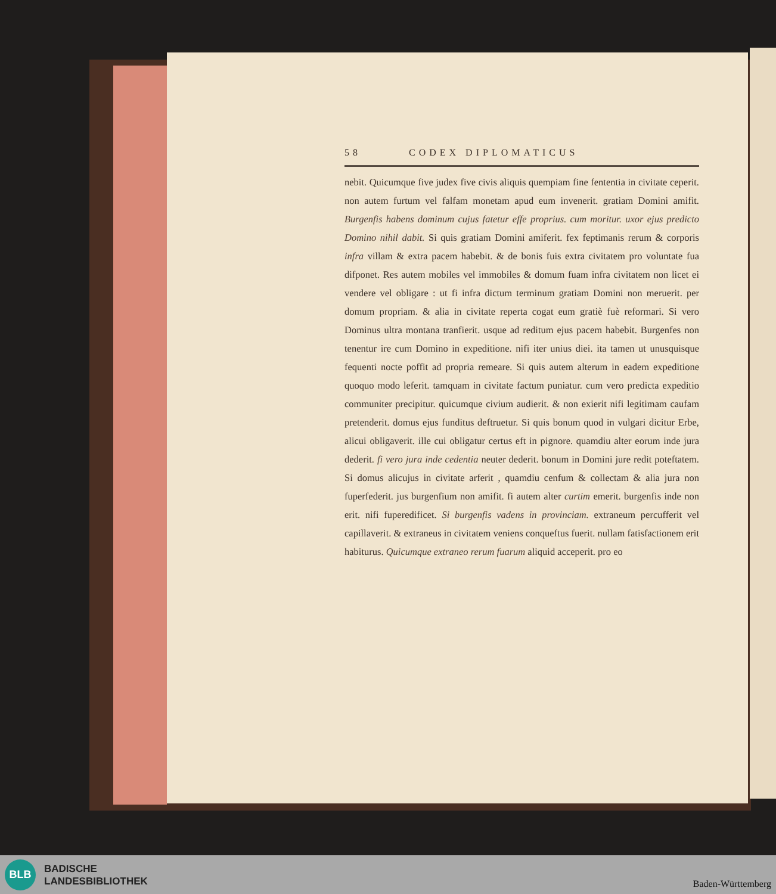58 CODEX DIPLOMATICUS
nebit. Quicumque five judex five civis aliquis quempiam fine fententia in civitate ceperit. non autem furtum vel falfam monetam apud eum invenerit. gratiam Domini amifit. Burgenfis habens dominum cujus fatetur effe proprius. cum moritur. uxor ejus predicto Domino nihil dabit. Si quis gratiam Domini amiferit. fex feptimanis rerum & corporis infra villam & extra pacem habebit. & de bonis fuis extra civitatem pro voluntate fua difponet. Res autem mobiles vel immobiles & domum fuam infra civitatem non licet ei vendere vel obligare : ut fi infra dictum terminum gratiam Domini non meruerit. per domum propriam. & alia in civitate reperta cogat eum gratiè fuè reformari. Si vero Dominus ultra montana tranfierit. usque ad reditum ejus pacem habebit. Burgenfes non tenentur ire cum Domino in expeditione. nifi iter unius diei. ita tamen ut unusquisque fequenti nocte poffit ad propria remeare. Si quis autem alterum in eadem expeditione quoquo modo leferit. tamquam in civitate factum puniatur. cum vero predicta expeditio communiter precipitur. quicumque civium audierit. & non exierit nifi legitimam caufam pretenderit. domus ejus funditus deftruetur. Si quis bonum quod in vulgari dicitur Erbe, alicui obligaverit. ille cui obligatur certus eft in pignore. quamdiu alter eorum inde jura dederit. fi vero jura inde cedentia neuter dederit. bonum in Domini jure redit poteftatem. Si domus alicujus in civitate arferit , quamdiu cenfum & collectam & alia jura non fuperfederit. jus burgenfium non amifit. fi autem alter curtim emerit. burgenfis inde non erit. nifi fuperedificet. Si burgenfis vadens in provinciam. extraneum percufferit vel capillaverit. & extraneus in civitatem veniens conqueftus fuerit. nullam fatisfactionem erit habiturus. Quicumque extraneo rerum fuarum aliquid acceperit. pro eo
BLB
BADISCHE
LANDESBIBLIOTHEK
Baden-Württemberg